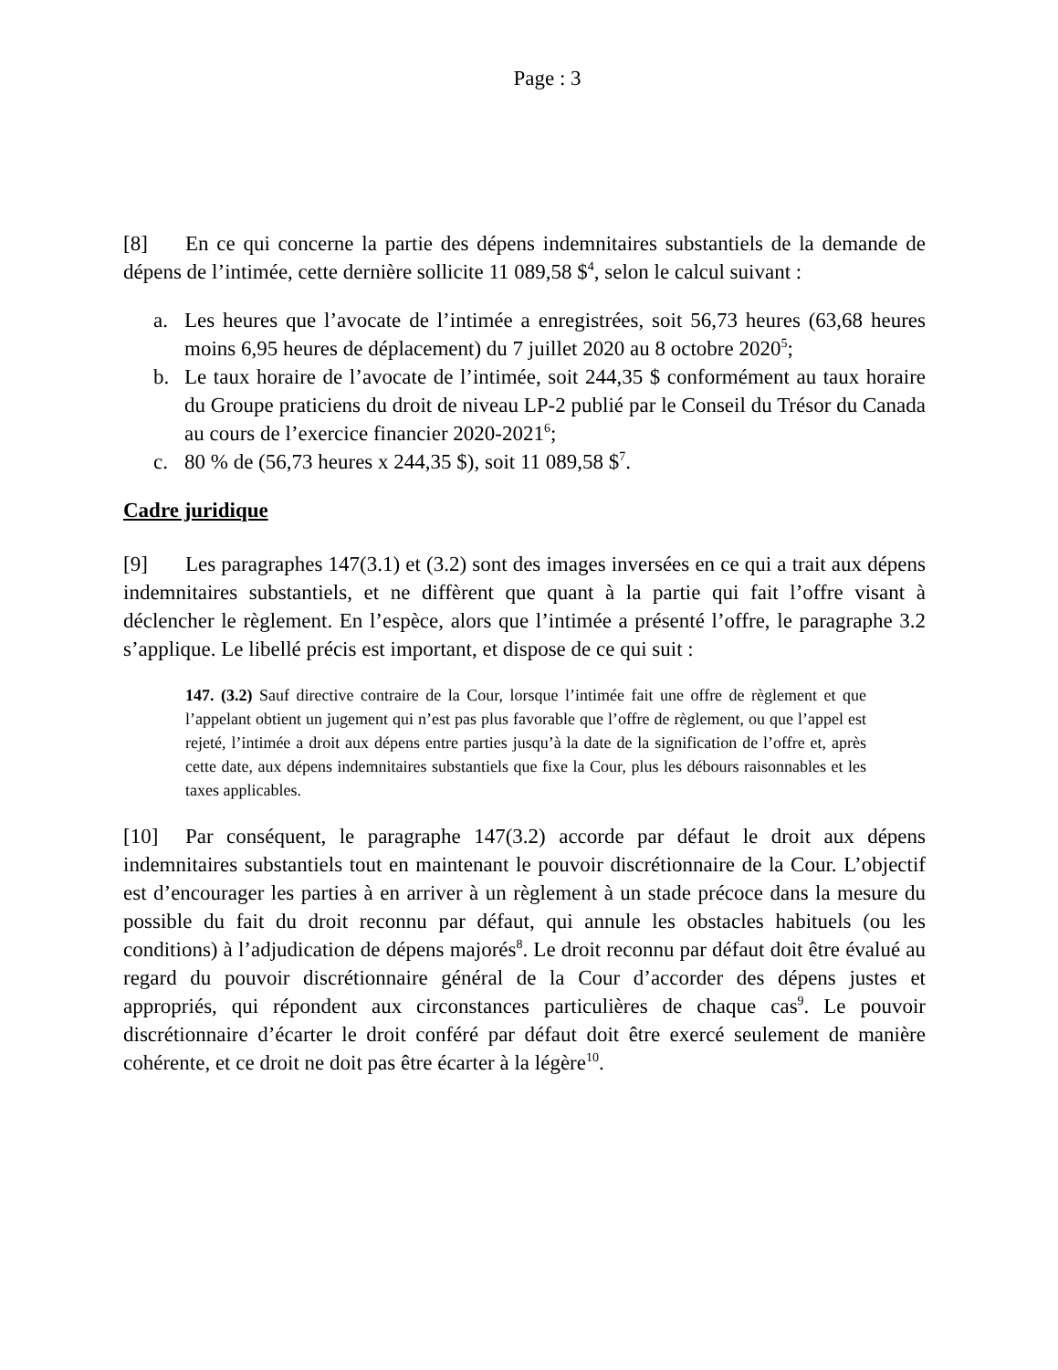Page : 3
[8] En ce qui concerne la partie des dépens indemnitaires substantiels de la demande de dépens de l’intimée, cette dernière sollicite 11 089,58 $<sup>4</sup>, selon le calcul suivant :
a. Les heures que l’avocate de l’intimée a enregistrées, soit 56,73 heures (63,68 heures moins 6,95 heures de déplacement) du 7 juillet 2020 au 8 octobre 2020<sup>5</sup>;
b. Le taux horaire de l’avocate de l’intimée, soit 244,35 $ conformément au taux horaire du Groupe praticiens du droit de niveau LP-2 publié par le Conseil du Trésor du Canada au cours de l’exercice financier 2020-2021<sup>6</sup>;
c. 80 % de (56,73 heures x 244,35 $), soit 11 089,58 $<sup>7</sup>.
Cadre juridique
[9] Les paragraphes 147(3.1) et (3.2) sont des images inversées en ce qui a trait aux dépens indemnitaires substantiels, et ne diffèrent que quant à la partie qui fait l’offre visant à déclencher le règlement. En l’espèce, alors que l’intimée a présenté l’offre, le paragraphe 3.2 s’applique. Le libellé précis est important, et dispose de ce qui suit :
147. (3.2) Sauf directive contraire de la Cour, lorsque l’intimée fait une offre de règlement et que l’appelant obtient un jugement qui n’est pas plus favorable que l’offre de règlement, ou que l’appel est rejeté, l’intimée a droit aux dépens entre parties jusqu’à la date de la signification de l’offre et, après cette date, aux dépens indemnitaires substantiels que fixe la Cour, plus les débours raisonnables et les taxes applicables.
[10] Par conséquent, le paragraphe 147(3.2) accorde par défaut le droit aux dépens indemnitaires substantiels tout en maintenant le pouvoir discrétionnaire de la Cour. L’objectif est d’encourager les parties à en arriver à un règlement à un stade précoce dans la mesure du possible du fait du droit reconnu par défaut, qui annule les obstacles habituels (ou les conditions) à l’adjudication de dépens majorés<sup>8</sup>. Le droit reconnu par défaut doit être évalué au regard du pouvoir discrétionnaire général de la Cour d’accorder des dépens justes et appropriés, qui répondent aux circonstances particulières de chaque cas<sup>9</sup>. Le pouvoir discrétionnaire d’écarter le droit conféré par défaut doit être exercé seulement de manière cohérente, et ce droit ne doit pas être écarter à la légère<sup>10</sup>.